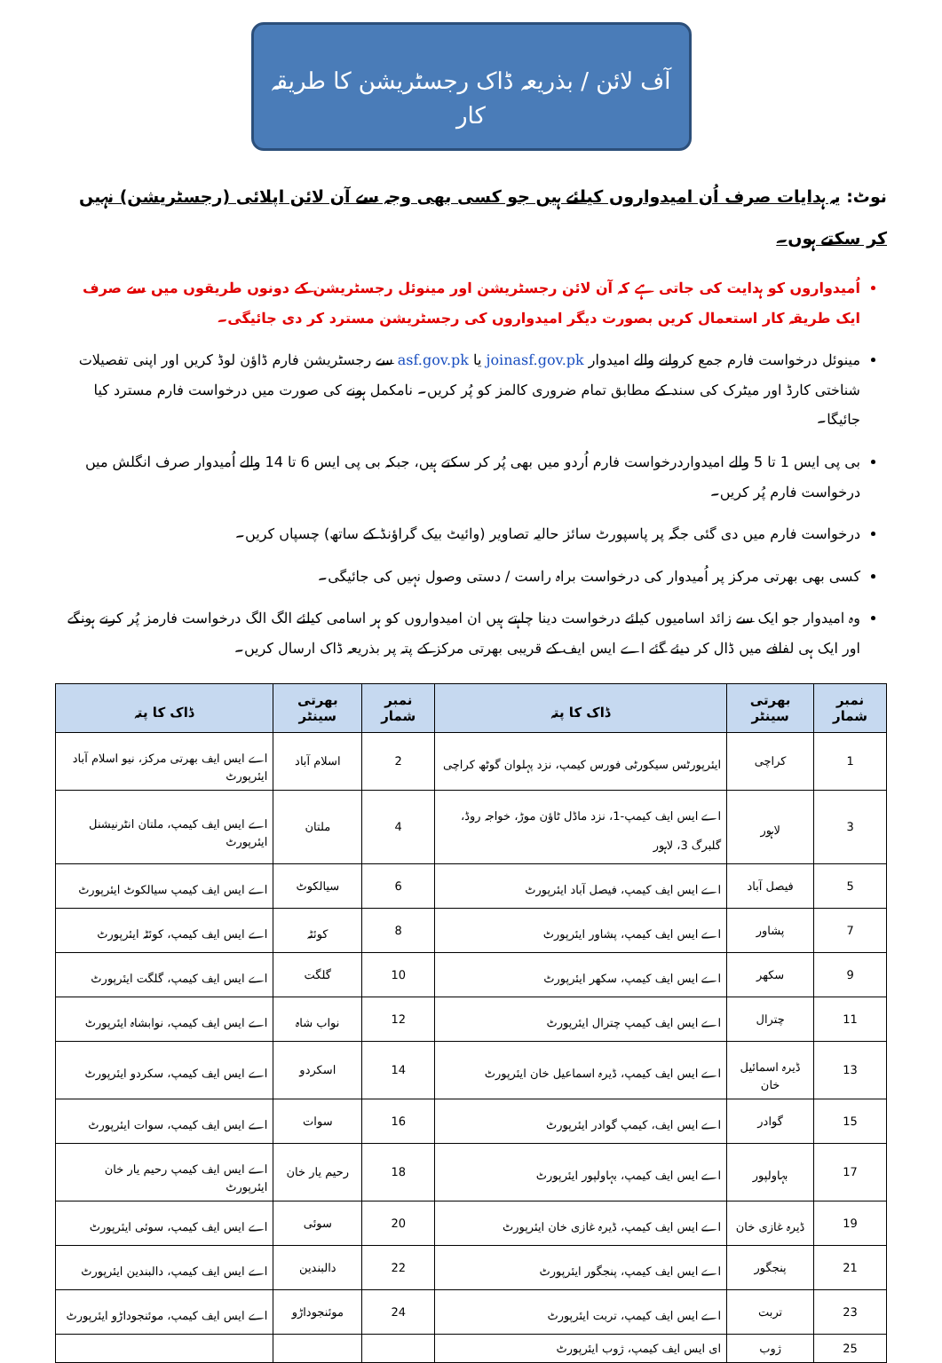آف لائن / بذریعہ ڈاک رجسٹریشن کا طریقہ کار
نوٹ: یہ ہدایات صرف اُن امیدواروں کیلئے ہیں جو کسی بھی وجہ سے آن لائن اپلائی (رجسٹریشن) نہیں کر سکتے ہوں۔
اُمیدواروں کو ہدایت کی جاتی ہے کہ آن لائن رجسٹریشن اور مینوئل رجسٹریشن کے دونوں طریقوں میں سے صرف ایک طریقہ کار استعمال کریں بصورت دیگر امیدواروں کی رجسٹریشن مسترد کر دی جائیگی۔
مینوئل درخواست فارم جمع کروانے والے امیدوار joinasf.gov.pk یا asf.gov.pk سے رجسٹریشن فارم ڈاؤن لوڈ کریں اور اپنی تفصیلات شناختی کارڈ اور میٹرک کی سند کے مطابق تمام ضروری کالمز کو پُر کریں۔ نامکمل ہونے کی صورت میں درخواست فارم مسترد کیا جائیگا۔
بی پی ایس 1 تا 5 والے امیدواردرخواست فارم اُردو میں بھی پُر کر سکتے ہیں، جبکہ بی پی ایس 6 تا 14 والے اُمیدوار صرف انگلش میں درخواست فارم پُر کریں۔
درخواست فارم میں دی گئی جگہ پر پاسپورٹ سائز حالیہ تصاویر (وائیٹ بیک گراؤنڈ کے ساتھ) چسپاں کریں۔
کسی بھی بھرتی مرکز پر اُمیدوار کی درخواست براہ راست / دستی وصول نہیں کی جائیگی۔
وہ امیدوار جو ایک سے زائد اسامیوں کیلئے درخواست دینا چاہتے ہیں ان امیدواروں کو ہر اسامی کیلئے الگ الگ درخواست فارمز پُر کرنے ہونگے اور ایک ہی لفافے میں ڈال کر دیئے گئے اے ایس ایف کے قریبی بھرتی مرکز کے پتہ پر بذریعہ ڈاک ارسال کریں۔
| نمبر شمار | بھرتی سینٹر | ڈاک کا پتہ | نمبر شمار | بھرتی سینٹر | ڈاک کا پتہ |
| --- | --- | --- | --- | --- | --- |
| 1 | کراچی | ایئرپورٹس سیکورٹی فورس کیمپ، نزد پہلوان گوٹھ کراچی | 2 | اسلام آباد | اے ایس ایف بھرتی مرکز، نیو اسلام آباد ایئرپورٹ |
| 3 | لاہور | اے ایس ایف کیمپ-1، نزد ماڈل ٹاؤن موڑ، خواجہ روڈ، گلبرگ 3، لاہور | 4 | ملتان | اے ایس ایف کیمپ، ملتان انٹرنیشنل ایئرپورٹ |
| 5 | فیصل آباد | اے ایس ایف کیمپ، فیصل آباد ایئرپورٹ | 6 | سیالکوٹ | اے ایس ایف کیمپ سیالکوٹ ایئرپورٹ |
| 7 | پشاور | اے ایس ایف کیمپ، پشاور ایئرپورٹ | 8 | کوئٹہ | اے ایس ایف کیمپ، کوئٹہ ایئرپورٹ |
| 9 | سکھر | اے ایس ایف کیمپ، سکھر ایئرپورٹ | 10 | گلگت | اے ایس ایف کیمپ، گلگت ایئرپورٹ |
| 11 | چترال | اے ایس ایف کیمپ چترال ایئرپورٹ | 12 | نواب شاہ | اے ایس ایف کیمپ، نوابشاہ ایئرپورٹ |
| 13 | ڈیرہ اسمائیل خان | اے ایس ایف کیمپ، ڈیرہ اسماعیل خان ایئرپورٹ | 14 | اسکردو | اے ایس ایف کیمپ، سکردو ایئرپورٹ |
| 15 | گوادر | اے ایس ایف، کیمپ گوادر ایئرپورٹ | 16 | سوات | اے ایس ایف کیمپ، سوات ایئرپورٹ |
| 17 | بہاولپور | اے ایس ایف کیمپ، بہاولپور ایئرپورٹ | 18 | رحیم یار خان | اے ایس ایف کیمپ رحیم یار خان ایئرپورٹ |
| 19 | ڈیرہ غازی خان | اے ایس ایف کیمپ، ڈیرہ غازی خان ایئرپورٹ | 20 | سوئی | اے ایس ایف کیمپ، سوئی ایئرپورٹ |
| 21 | پنجگور | اے ایس ایف کیمپ، پنجگور ایئرپورٹ | 22 | دالبندین | اے ایس ایف کیمپ، دالبندین ایئرپورٹ |
| 23 | تربت | اے ایس ایف کیمپ، تربت ایئرپورٹ | 24 | موئنجوداڑو | اے ایس ایف کیمپ، موئنجوداڑو ایئرپورٹ |
| 25 | ژوب | ای ایس ایف کیمپ، ژوب ایئرپورٹ | | | |